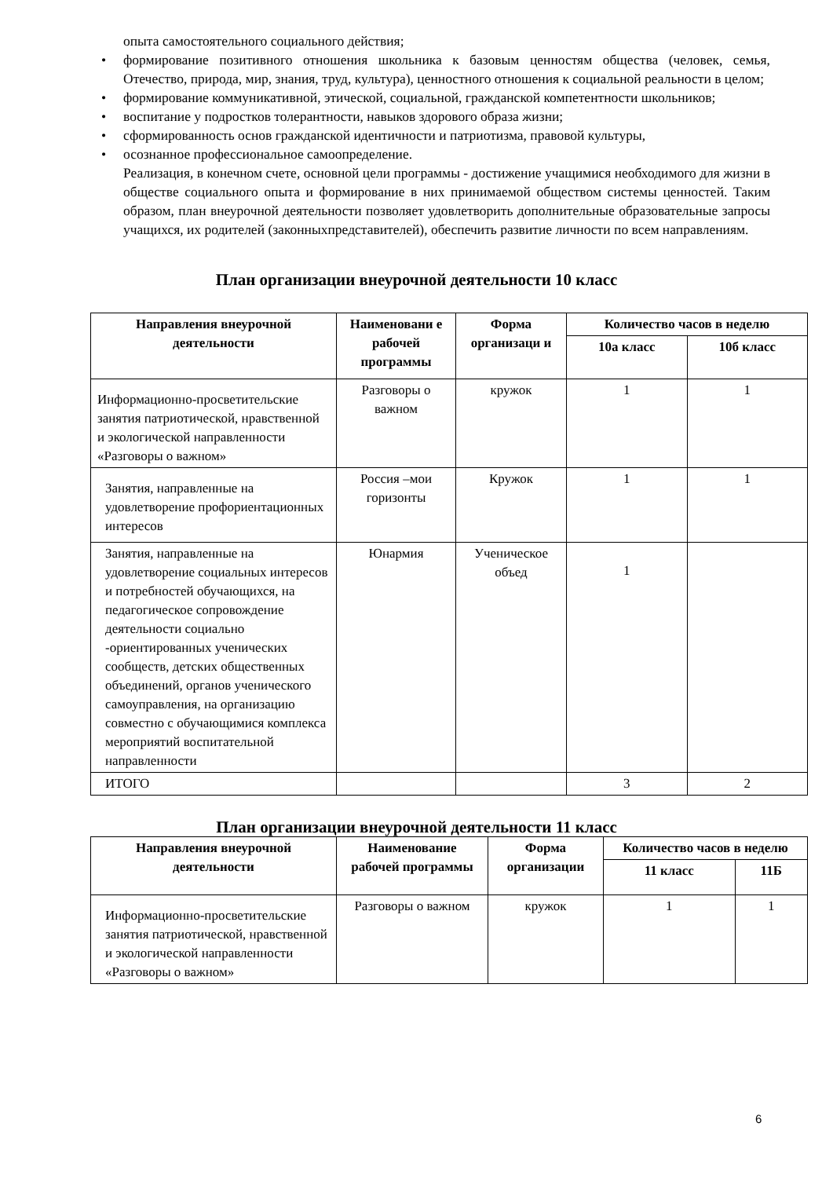опыта самостоятельного социального действия;
• формирование позитивного отношения школьника к базовым ценностям общества (человек, семья, Отечество, природа, мир, знания, труд, культура), ценностного отношения к социальной реальности в целом;
• формирование коммуникативной, этической, социальной, гражданской компетентности школьников;
• воспитание у подростков толерантности, навыков здорового образа жизни;
• сформированность основ гражданской идентичности и патриотизма, правовой культуры,
• осознанное профессиональное самоопределение.
Реализация, в конечном счете, основной цели программы - достижение учащимися необходимого для жизни в обществе социального опыта и формирование в них принимаемой обществом системы ценностей. Таким образом, план внеурочной деятельности позволяет удовлетворить дополнительные образовательные запросы учащихся, их родителей (законныхпредставителей), обеспечить развитие личности по всем направлениям.
План организации внеурочной деятельности 10 класс
| Направления внеурочной деятельности | Наименовани е рабочей программы | Форма организаци и | Количество часов в неделю | |
| --- | --- | --- | --- | --- |
| | | | 10а класс | 10б класс |
| Информационно-просветительские занятия патриотической, нравственной и экологической направленности «Разговоры о важном» | Разговоры о важном | кружок | 1 | 1 |
| Занятия, направленные на удовлетворение профориентационных интересов | Россия –мои горизонты | Кружок | 1 | 1 |
| Занятия, направленные на удовлетворение социальных интересов и потребностей обучающихся, на педагогическое сопровождение деятельности социально -ориентированных ученических сообществ, детских общественных объединений, органов ученического самоуправления, на организацию совместно с обучающимися комплекса мероприятий воспитательной направленности | Юнармия | Ученическое объед | 1 | |
| ИТОГО | | | 3 | 2 |
План организации внеурочной деятельности 11 класс
| Направления внеурочной деятельности | Наименование рабочей программы | Форма организации | Количество часов в неделю | |
| --- | --- | --- | --- | --- |
| | | | 11 класс | 11Б |
| Информационно-просветительские занятия патриотической, нравственной и экологической направленности «Разговоры о важном» | Разговоры о важном | кружок | 1 | 1 |
6